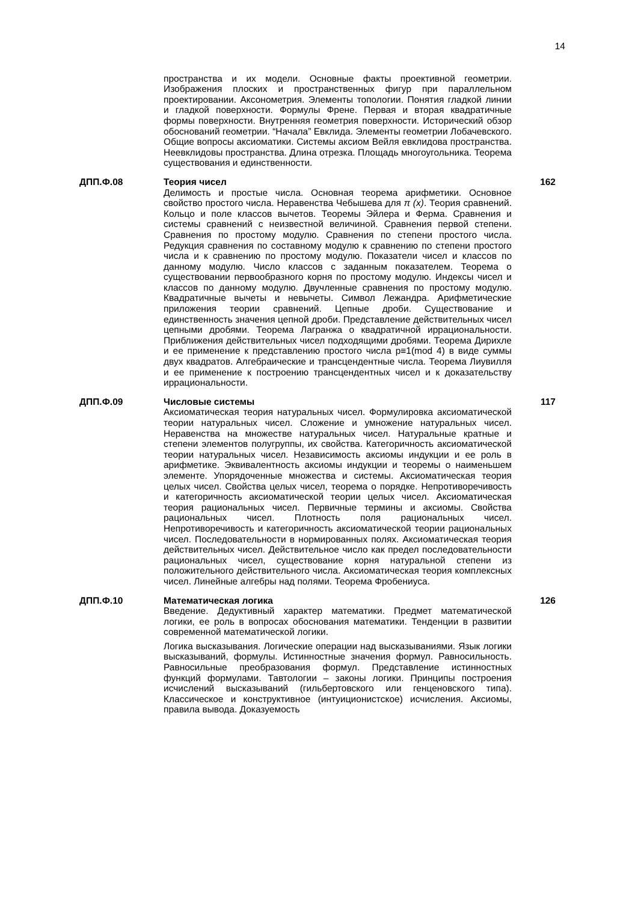14
пространства и их модели. Основные факты проективной геометрии. Изображения плоских и пространственных фигур при параллельном проектировании. Аксонометрия. Элементы топологии. Понятия гладкой линии и гладкой поверхности. Формулы Френе. Первая и вторая квадратичные формы поверхности. Внутренняя геометрия поверхности. Исторический обзор обоснований геометрии. “Начала” Евклида. Элементы геометрии Лобачевского. Общие вопросы аксиоматики. Системы аксиом Вейля евклидова пространства. Неевклидовы пространства. Длина отрезка. Площадь многоугольника. Теорема существования и единственности.
ДПП.Ф.08 Теория чисел
Делимость и простые числа. Основная теорема арифметики. Основное свойство простого числа. Неравенства Чебышева для π (x). Теория сравнений. Кольцо и поле классов вычетов. Теоремы Эйлера и Ферма. Сравнения и системы сравнений с неизвестной величиной. Сравнения первой степени. Сравнения по простому модулю. Сравнения по степени простого числа. Редукция сравнения по составному модулю к сравнению по степени простого числа и к сравнению по простому модулю. Показатели чисел и классов по данному модулю. Число классов с заданным показателем. Теорема о существовании первообразного корня по простому модулю. Индексы чисел и классов по данному модулю. Двучленные сравнения по простому модулю. Квадратичные вычеты и невычеты. Символ Лежандра. Арифметические приложения теории сравнений. Цепные дроби. Существование и единственность значения цепной дроби. Представление действительных чисел цепными дробями. Теорема Лагранжа о квадратичной иррациональности. Приближения действительных чисел подходящими дробями. Теорема Дирихле и ее применение к представлению простого числа p≡1(mod 4) в виде суммы двух квадратов. Алгебраические и трансцендентные числа. Теорема Лиувилля и ее применение к построению трансцендентных чисел и к доказательству иррациональности.
162
ДПП.Ф.09 Числовые системы
Аксиоматическая теория натуральных чисел. Формулировка аксиоматической теории натуральных чисел. Сложение и умножение натуральных чисел. Неравенства на множестве натуральных чисел. Натуральные кратные и степени элементов полугруппы, их свойства. Категоричность аксиоматической теории натуральных чисел. Независимость аксиомы индукции и ее роль в арифметике. Эквивалентность аксиомы индукции и теоремы о наименьшем элементе. Упорядоченные множества и системы. Аксиоматическая теория целых чисел. Свойства целых чисел, теорема о порядке. Непротиворечивость и категоричность аксиоматической теории целых чисел. Аксиоматическая теория рациональных чисел. Первичные термины и аксиомы. Свойства рациональных чисел. Плотность поля рациональных чисел. Непротиворечивость и категоричность аксиоматической теории рациональных чисел. Последовательности в нормированных полях. Аксиоматическая теория действительных чисел. Действительное число как предел последовательности рациональных чисел, существование корня натуральной степени из положительного действительного числа. Аксиоматическая теория комплексных чисел. Линейные алгебры над полями. Теорема Фробениуса.
117
ДПП.Ф.10 Математическая логика
Введение. Дедуктивный характер математики. Предмет математической логики, ее роль в вопросах обоснования математики. Тенденции в развитии современной математической логики.
Логика высказывания. Логические операции над высказываниями. Язык логики высказываний, формулы. Истинностные значения формул. Равносильность. Равносильные преобразования формул. Представление истинностных функций формулами. Тавтологии – законы логики. Принципы построения исчислений высказываний (гильбертовского или генценовского типа). Классическое и конструктивное (интуиционистское) исчисления. Аксиомы, правила вывода. Доказуемость
126